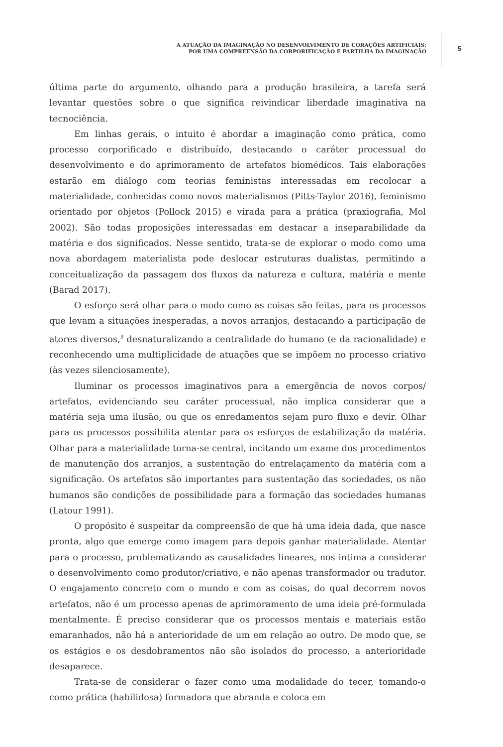A ATUAÇÃO DA IMAGINAÇÃO NO DESENVOLVIMENTO DE CORAÇÕES ARTIFICIAIS:
POR UMA COMPREENSÃO DA CORPORIFICAÇÃO E PARTILHA DA IMAGINAÇÃO
5
última parte do argumento, olhando para a produção brasileira, a tarefa será levantar questões sobre o que significa reivindicar liberdade imaginativa na tecnociência.
Em linhas gerais, o intuito é abordar a imaginação como prática, como processo corporificado e distribuído, destacando o caráter processual do desenvolvimento e do aprimoramento de artefatos biomédicos. Tais elaborações estarão em diálogo com teorias feministas interessadas em recolocar a materialidade, conhecidas como novos materialismos (Pitts-Taylor 2016), feminismo orientado por objetos (Pollock 2015) e virada para a prática (praxiografia, Mol 2002). São todas proposições interessadas em destacar a inseparabilidade da matéria e dos significados. Nesse sentido, trata-se de explorar o modo como uma nova abordagem materialista pode deslocar estruturas dualistas, permitindo a conceitualização da passagem dos fluxos da natureza e cultura, matéria e mente (Barad 2017).
O esforço será olhar para o modo como as coisas são feitas, para os processos que levam a situações inesperadas, a novos arranjos, destacando a participação de atores diversos,<sup>5</sup> desnaturalizando a centralidade do humano (e da racionalidade) e reconhecendo uma multiplicidade de atuações que se impõem no processo criativo (às vezes silenciosamente).
Iluminar os processos imaginativos para a emergência de novos corpos/ artefatos, evidenciando seu caráter processual, não implica considerar que a matéria seja uma ilusão, ou que os enredamentos sejam puro fluxo e devir. Olhar para os processos possibilita atentar para os esforços de estabilização da matéria. Olhar para a materialidade torna-se central, incitando um exame dos procedimentos de manutenção dos arranjos, a sustentação do entrelaçamento da matéria com a significação. Os artefatos são importantes para sustentação das sociedades, os não humanos são condições de possibilidade para a formação das sociedades humanas (Latour 1991).
O propósito é suspeitar da compreensão de que há uma ideia dada, que nasce pronta, algo que emerge como imagem para depois ganhar materialidade. Atentar para o processo, problematizando as causalidades lineares, nos intima a considerar o desenvolvimento como produtor/criativo, e não apenas transformador ou tradutor. O engajamento concreto com o mundo e com as coisas, do qual decorrem novos artefatos, não é um processo apenas de aprimoramento de uma ideia pré-formulada mentalmente. É preciso considerar que os processos mentais e materiais estão emaranhados, não há a anterioridade de um em relação ao outro. De modo que, se os estágios e os desdobramentos não são isolados do processo, a anterioridade desaparece.
Trata-se de considerar o fazer como uma modalidade do tecer, tomando-o como prática (habilidosa) formadora que abranda e coloca em